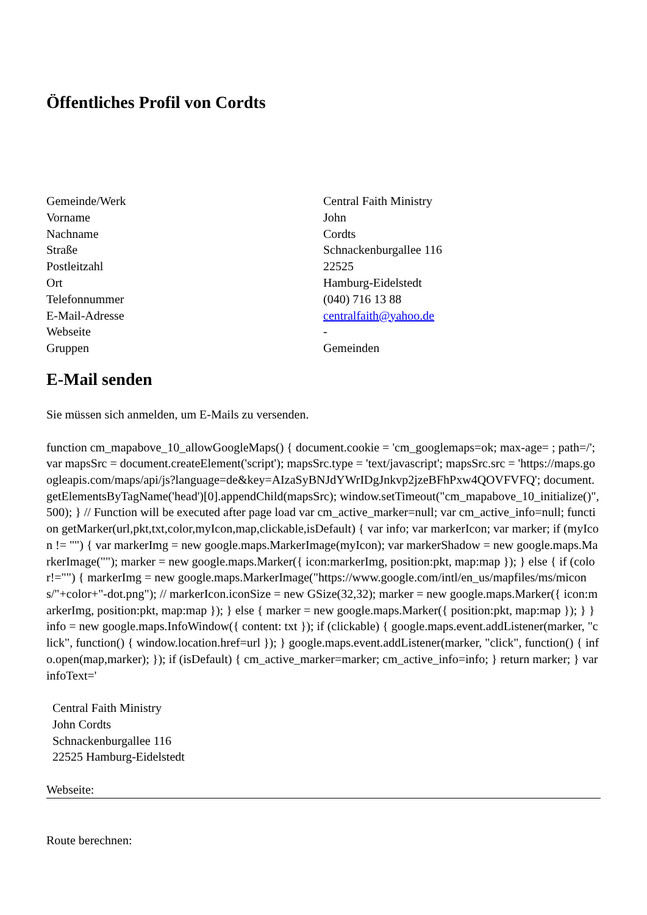Öffentliches Profil von Cordts
| Gemeinde/Werk | Central Faith Ministry |
| Vorname | John |
| Nachname | Cordts |
| Straße | Schnackenburgallee 116 |
| Postleitzahl | 22525 |
| Ort | Hamburg-Eidelstedt |
| Telefonnummer | (040) 716 13 88 |
| E-Mail-Adresse | centralfaith@yahoo.de |
| Webseite | - |
| Gruppen | Gemeinden |
E-Mail senden
Sie müssen sich anmelden, um E-Mails zu versenden.
function cm_mapabove_10_allowGoogleMaps() { document.cookie = 'cm_googlemaps=ok; max-age= ; path=/'; var mapsSrc = document.createElement('script'); mapsSrc.type = 'text/javascript'; mapsSrc.src = 'https://maps.googleapis.com/maps/api/js?language=de&key=AIzaSyBNJdYWrIDgJnkvp2jzeBFhPxw4QOVFVFQ'; document.getElementsByTagName('head')[0].appendChild(mapsSrc); window.setTimeout("cm_mapabove_10_initialize()", 500); } // Function will be executed after page load var cm_active_marker=null; var cm_active_info=null; function getMarker(url,pkt,txt,color,myIcon,map,clickable,isDefault) { var info; var markerIcon; var marker; if (myIcon != "") { var markerImg = new google.maps.MarkerImage(myIcon); var markerShadow = new google.maps.MarkerImage(""); marker = new google.maps.Marker({ icon:markerImg, position:pkt, map:map }); } else { if (color!="") { markerImg = new google.maps.MarkerImage("https://www.google.com/intl/en_us/mapfiles/ms/micons/"+color+"-dot.png"); // markerIcon.iconSize = new GSize(32,32); marker = new google.maps.Marker({ icon:markerImg, position:pkt, map:map }); } else { marker = new google.maps.Marker({ position:pkt, map:map }); } } info = new google.maps.InfoWindow({ content: txt }); if (clickable) { google.maps.event.addListener(marker, "click", function() { window.location.href=url }); } google.maps.event.addListener(marker, "click", function() { info.open(map,marker); }); if (isDefault) { cm_active_marker=marker; cm_active_info=info; } return marker; } var infoText='
Central Faith Ministry
John Cordts
Schnackenburgallee 116
22525 Hamburg-Eidelstedt
Webseite:
Route berechnen: